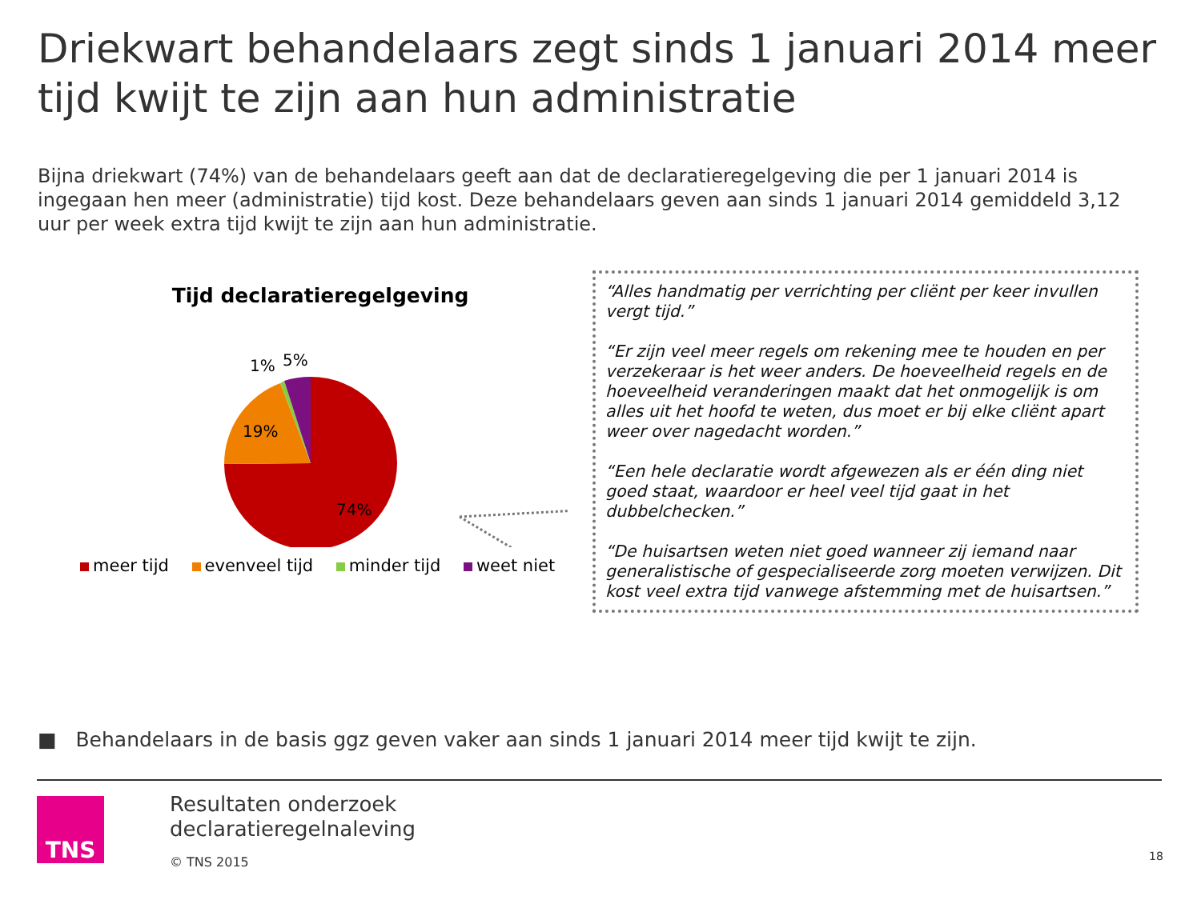Driekwart behandelaars zegt sinds 1 januari 2014 meer tijd kwijt te zijn aan hun administratie
Bijna driekwart (74%) van de behandelaars geeft aan dat de declaratieregelgeving die per 1 januari 2014 is ingegaan hen meer (administratie) tijd kost. Deze behandelaars geven aan sinds 1 januari 2014 gemiddeld 3,12 uur per week extra tijd kwijt te zijn aan hun administratie.
Tijd declaratieregelgeving
19%
74%
1%
5%
meer tijd evenveel tijd minder tijd weet niet
“Alles handmatig per verrichting per cliënt per keer invullen vergt tijd.”
“Er zijn veel meer regels om rekening mee te houden en per verzekeraar is het weer anders. De hoeveelheid regels en de hoeveelheid veranderingen maakt dat het onmogelijk is om alles uit het hoofd te weten, dus moet er bij elke cliënt apart weer over nagedacht worden.”
“Een hele declaratie wordt afgewezen als er één ding niet goed staat, waardoor er heel veel tijd gaat in het dubbelchecken.”
“De huisartsen weten niet goed wanneer zij iemand naar generalistische of gespecialiseerde zorg moeten verwijzen. Dit kost veel extra tijd vanwege afstemming met de huisartsen.”
■ Behandelaars in de basis ggz geven vaker aan sinds 1 januari 2014 meer tijd kwijt te zijn.
TNS
Resultaten onderzoek
declaratieregelnaleving
© TNS 2015
18